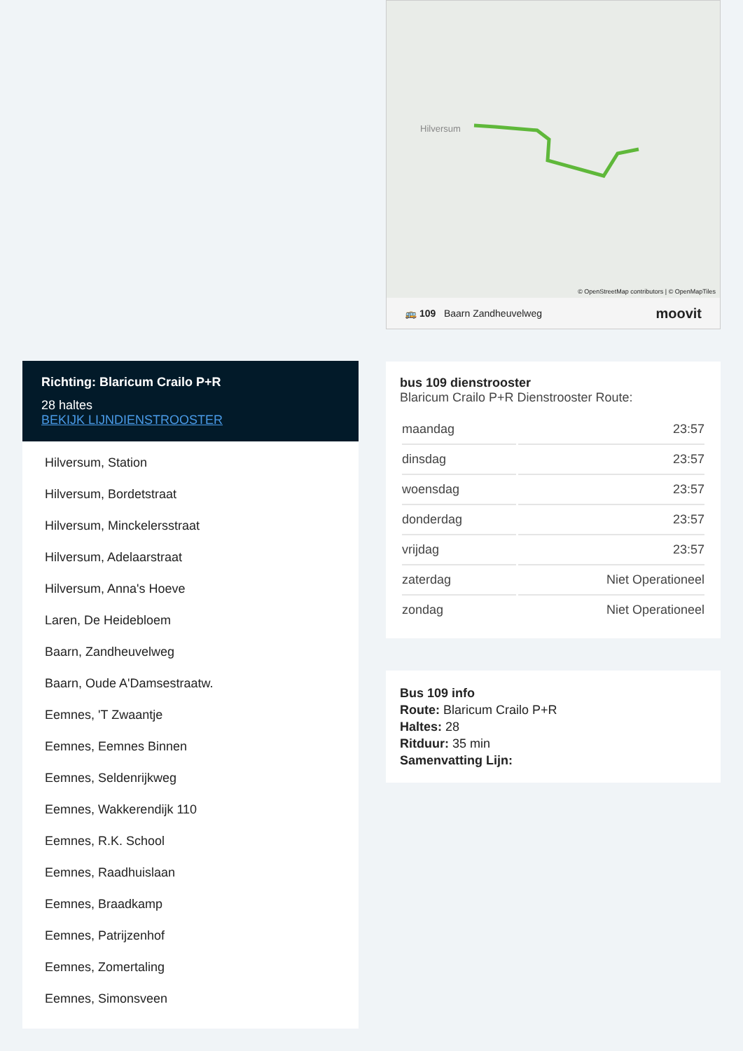Hilversum
🚌 109 Baarn Zandheuvelweg moovit
© OpenStreetMap contributors | © OpenMapTiles
bus 109 dienstrooster
Blaricum Crailo P+R Dienstrooster Route:
| maandag | 23:57 |
| dinsdag | 23:57 |
| woensdag | 23:57 |
| donderdag | 23:57 |
| vrijdag | 23:57 |
| zaterdag | Niet Operationeel |
| zondag | Niet Operationeel |
Bus 109 info
Route: Blaricum Crailo P+R
Haltes: 28
Ritduur: 35 min
Samenvatting Lijn:
Richting: Blaricum Crailo P+R
28 haltes
BEKIJK LIJNDIENSTROOSTER
Hilversum, Station
Hilversum, Bordetstraat
Hilversum, Minckelersstraat
Hilversum, Adelaarstraat
Hilversum, Anna's Hoeve
Laren, De Heidebloem
Baarn, Zandheuvelweg
Baarn, Oude A'Damsestraatw.
Eemnes, 'T Zwaantje
Eemnes, Eemnes Binnen
Eemnes, Seldenrijkweg
Eemnes, Wakkerendijk 110
Eemnes, R.K. School
Eemnes, Raadhuislaan
Eemnes, Braadkamp
Eemnes, Patrijzenhof
Eemnes, Zomertaling
Eemnes, Simonsveen